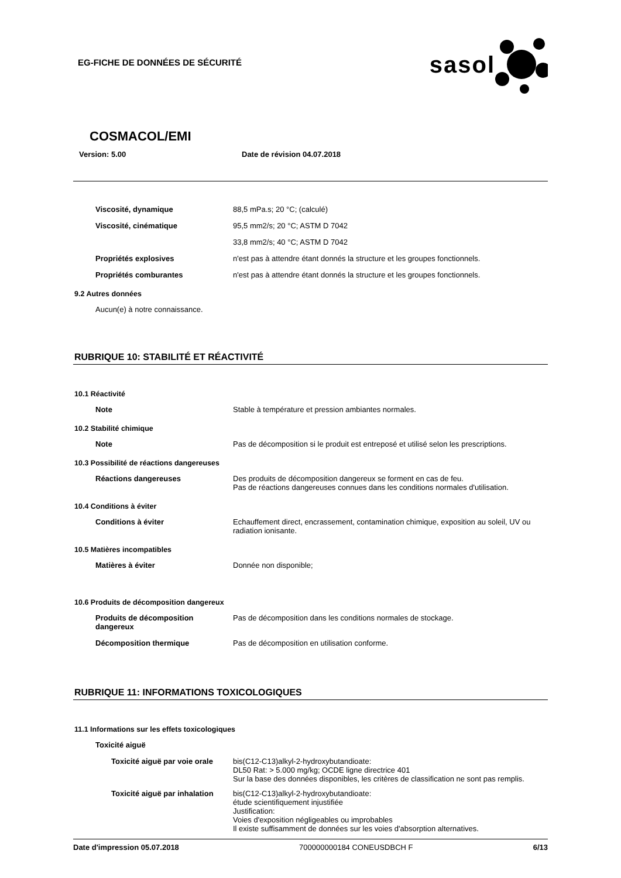EG-FICHE DE DONNÉES DE SÉCURITÉ
sasol
COSMACOL/EMI
Version: 5.00 Date de révision 04.07.2018
Viscosité, dynamique 88,5 mPa.s; 20 °C; (calculé)
Viscosité, cinématique 95,5 mm2/s; 20 °C; ASTM D 7042
33,8 mm2/s; 40 °C; ASTM D 7042
Propriétés explosives n'est pas à attendre étant donnés la structure et les groupes fonctionnels.
Propriétés comburantes n'est pas à attendre étant donnés la structure et les groupes fonctionnels.
9.2 Autres données
Aucun(e) à notre connaissance.
RUBRIQUE 10: STABILITÉ ET RÉACTIVITÉ
10.1 Réactivité
Note Stable à température et pression ambiantes normales.
10.2 Stabilité chimique
Note Pas de décomposition si le produit est entreposé et utilisé selon les prescriptions.
10.3 Possibilité de réactions dangereuses
Réactions dangereuses Des produits de décomposition dangereux se forment en cas de feu.
Pas de réactions dangereuses connues dans les conditions normales d'utilisation.
10.4 Conditions à éviter
Conditions à éviter Echauffement direct, encrassement, contamination chimique, exposition au soleil, UV ou radiation ionisante.
10.5 Matières incompatibles
Matières à éviter Donnée non disponible;
10.6 Produits de décomposition dangereux
Produits de décomposition dangereux
Pas de décomposition dans les conditions normales de stockage.
Décomposition thermique Pas de décomposition en utilisation conforme.
RUBRIQUE 11: INFORMATIONS TOXICOLOGIQUES
11.1 Informations sur les effets toxicologiques
Toxicité aiguë
Toxicité aiguë par voie orale
bis(C12-C13)alkyl-2-hydroxybutandioate:
DL50 Rat: > 5.000 mg/kg; OCDE ligne directrice 401
Sur la base des données disponibles, les critères de classification ne sont pas remplis.
Toxicité aiguë par inhalation
bis(C12-C13)alkyl-2-hydroxybutandioate:
étude scientifiquement injustifiée
Justification:
Voies d'exposition négligeables ou improbables
Il existe suffisamment de données sur les voies d'absorption alternatives.
Date d'impression 05.07.2018 700000000184 CONEUSDBCH F 6/13